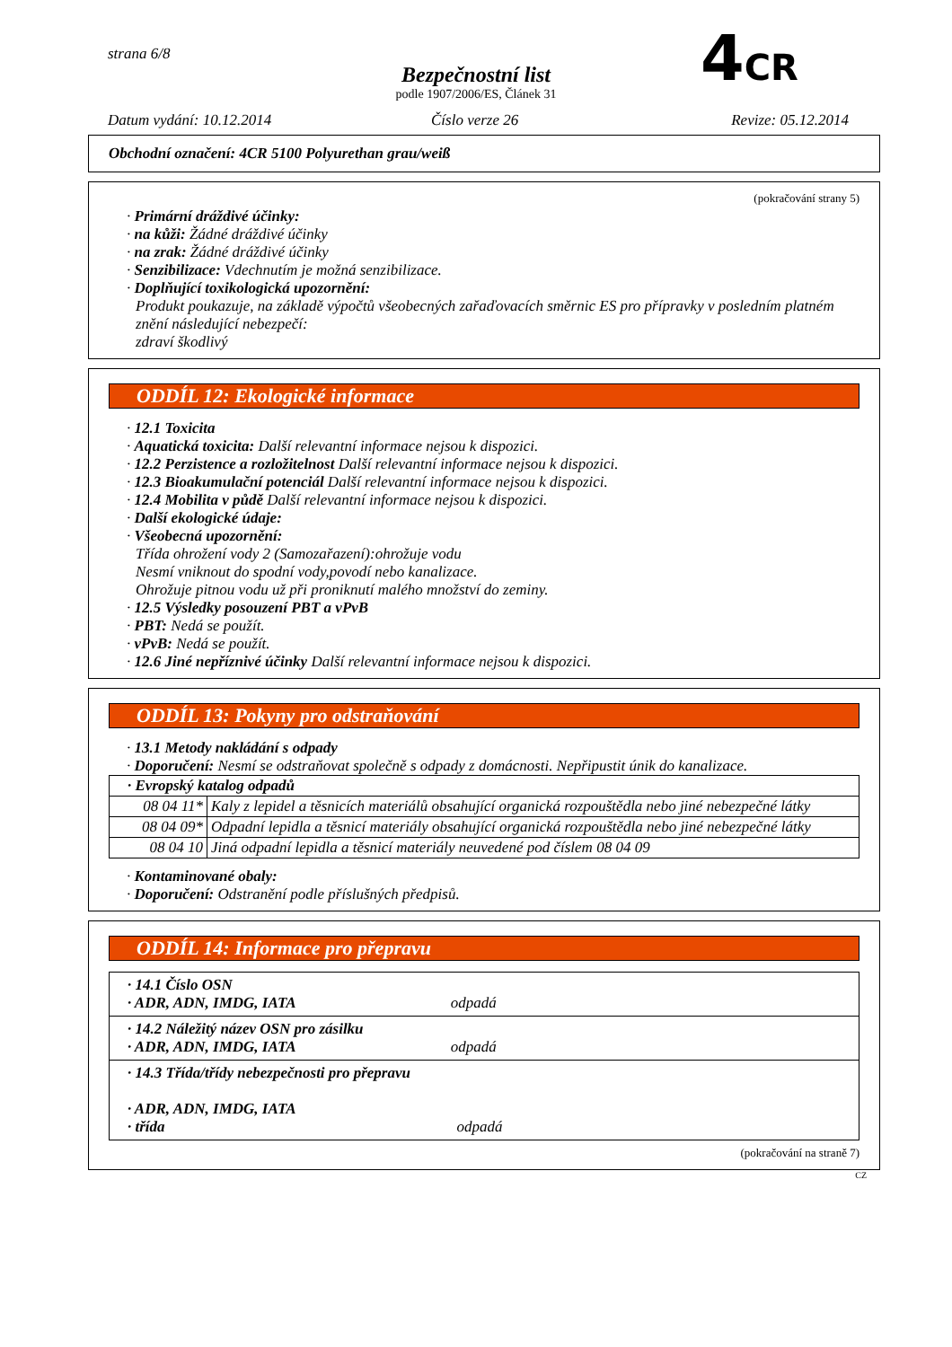strana 6/8
Bezpečnostní list
podle 1907/2006/ES, Článek 31
4CR
Datum vydání: 10.12.2014 Číslo verze 26 Revize: 05.12.2014
Obchodní označení: 4CR 5100 Polyurethan grau/weiß
(pokračování strany 5)
· Primární dráždivé účinky:
· na kůži: Žádné dráždivé účinky
· na zrak: Žádné dráždivé účinky
· Senzibilizace: Vdechnutím je možná senzibilizace.
· Doplňující toxikologická upozornění:
Produkt poukazuje, na základě výpočtů všeobecných zařaďovacích směrnic ES pro přípravky v posledním platném znění následující nebezpečí:
zdraví škodlivý
ODDÍL 12: Ekologické informace
· 12.1 Toxicita
· Aquatická toxicita: Další relevantní informace nejsou k dispozici.
· 12.2 Perzistence a rozložitelnost Další relevantní informace nejsou k dispozici.
· 12.3 Bioakumulační potenciál Další relevantní informace nejsou k dispozici.
· 12.4 Mobilita v půdě Další relevantní informace nejsou k dispozici.
· Další ekologické údaje:
· Všeobecná upozornění:
Třída ohrožení vody 2 (Samozařazení):ohrožuje vodu
Nesmí vniknout do spodní vody,povodí nebo kanalizace.
Ohrožuje pitnou vodu už při proniknutí malého množství do zeminy.
· 12.5 Výsledky posouzení PBT a vPvB
· PBT: Nedá se použít.
· vPvB: Nedá se použít.
· 12.6 Jiné nepříznivé účinky Další relevantní informace nejsou k dispozici.
ODDÍL 13: Pokyny pro odstraňování
· 13.1 Metody nakládání s odpady
· Doporučení: Nesmí se odstraňovat společně s odpady z domácnosti. Nepřipustit únik do kanalizace.
| · Evropský katalog odpadů | |
| 08 04 11* | Kaly z lepidel a těsnicích materiálů obsahující organická rozpouštědla nebo jiné nebezpečné látky |
| 08 04 09* | Odpadní lepidla a těsnicí materiály obsahující organická rozpouštědla nebo jiné nebezpečné látky |
| 08 04 10 | Jiná odpadní lepidla a těsnicí materiály neuvedené pod číslem 08 04 09 |
· Kontaminované obaly:
· Doporučení: Odstranění podle příslušných předpisů.
ODDÍL 14: Informace pro přepravu
| · 14.1 Číslo OSN · ADR, ADN, IMDG, IATA odpadá |
| · 14.2 Náležitý název OSN pro zásilku · ADR, ADN, IMDG, IATA odpadá |
| · 14.3 Třída/třídy nebezpečnosti pro přepravu · ADR, ADN, IMDG, IATA · třída odpadá |
(pokračování na straně 7)
CZ